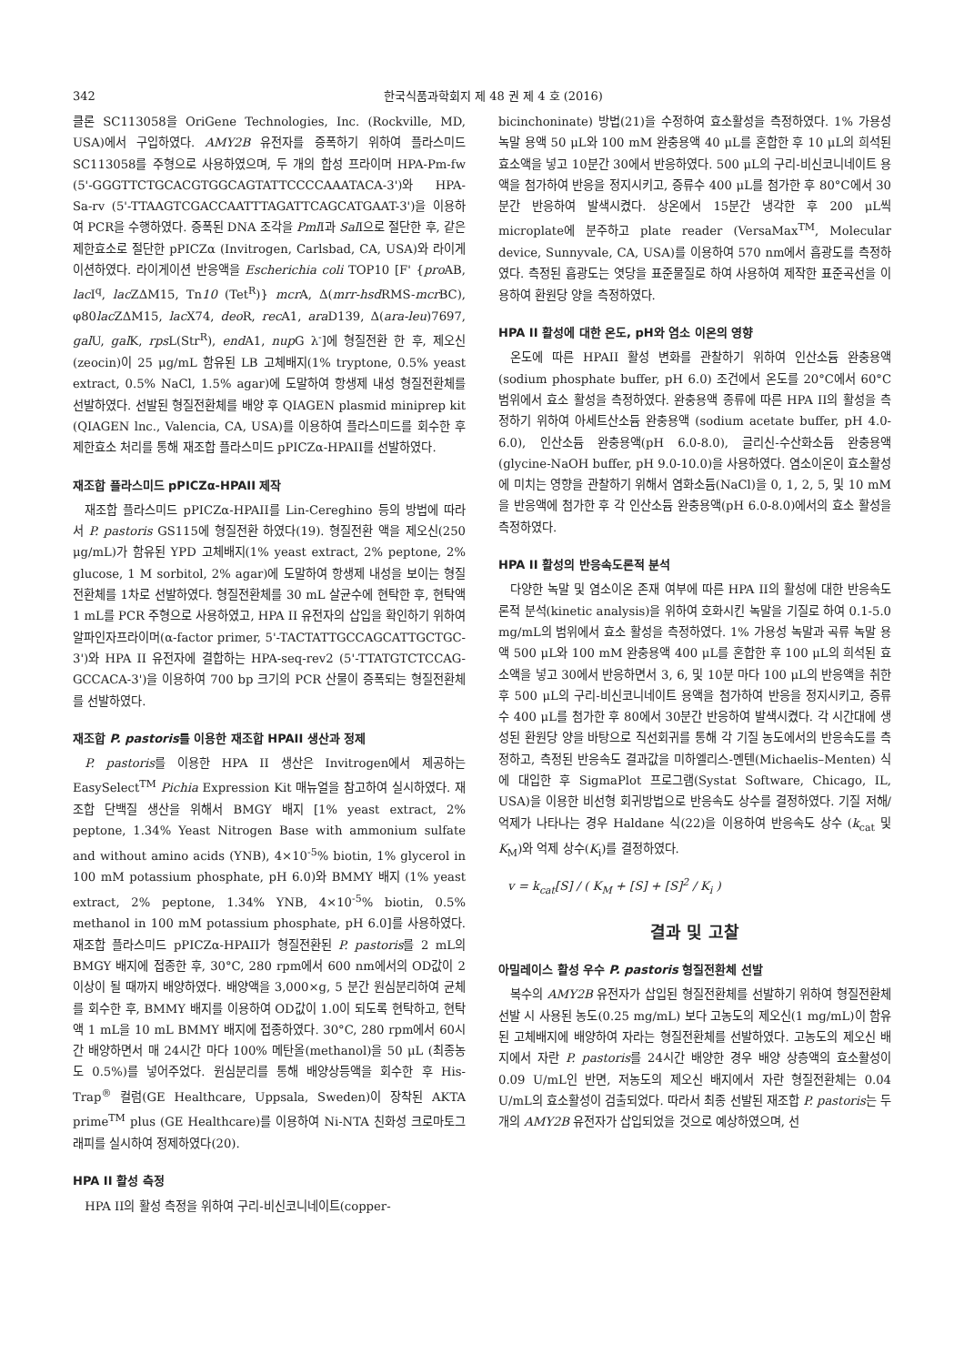342 한국식품과학회지 제 48 권 제 4 호 (2016)
클론 SC113058을 OriGene Technologies, Inc. (Rockville, MD, USA)에서 구입하였다. AMY2B 유전자를 증폭하기 위하여 플라스미드 SC113058를 주형으로 사용하였으며, 두 개의 합성 프라이머 HPA-Pm-fw (5'-GGGTTCTGCACGTGGCAGTATTCCCCAAATACA-3')와 HPA-Sa-rv (5'-TTAAGTCGACCAATTTAGATTCAGCATGAAT-3')을 이용하여 PCR을 수행하였다. 증폭된 DNA 조각을 Pml I과 Sal I으로 절단한 후, 같은 제한효소로 절단한 pPICZα (Invitrogen, Carlsbad, CA, USA)와 라이게이션하였다. 라이게이션 반응액을 Escherichia coli TOP10 [F' {pro AB, lac I<sup>q</sup>, lac ZΔM15, Tn10 (Tet<sup>R</sup>)} mcr A, Δ(mrr-hsd RMS-mcr BC), φ80lac ZΔM15, lac X74, deo R, rec A1, ara D139, Δ(ara-leu)7697, gal U, gal K, rps L(Str<sup>R</sup>), end A1, nup G λ<sup>-</sup>]에 형질전환 한 후, 제오신(zeocin)이 25 μg/mL 함유된 LB 고체배지(1% tryptone, 0.5% yeast extract, 0.5% NaCl, 1.5% agar)에 도말하여 항생제 내성 형질전환체를 선발하였다. 선발된 형질전환체를 배양 후 QIAGEN plasmid miniprep kit (QIAGEN lnc., Valencia, CA, USA)를 이용하여 플라스미드를 회수한 후 제한효소 처리를 통해 재조합 플라스미드 pPICZα-HPAII를 선발하였다.
재조합 플라스미드 pPICZα-HPAII 제작
재조합 플라스미드 pPICZα-HPAII를 Lin-Cereghino 등의 방법에 따라서 P. pastoris GS115에 형질전환 하였다(19). 형질전환 액을 제오신(250 μg/mL)가 함유된 YPD 고체배지(1% yeast extract, 2% peptone, 2% glucose, 1 M sorbitol, 2% agar)에 도말하여 항생제 내성을 보이는 형질전환체를 1차로 선발하였다. 형질전환체를 30 mL 살균수에 현탁한 후, 현탁액 1 mL를 PCR 주형으로 사용하였고, HPA II 유전자의 삽입을 확인하기 위하여 알파인자프라이머(α-factor primer, 5'-TACTATTGCCAGCATTGCTGC-3')와 HPA II 유전자에 결합하는 HPA-seq-rev2 (5'-TTATGTCTCCAG-GCCACA-3')을 이용하여 700 bp 크기의 PCR 산물이 증폭되는 형질전환체를 선발하였다.
재조합 P. pastoris를 이용한 재조합 HPAII 생산과 정제
P. pastoris를 이용한 HPA II 생산은 Invitrogen에서 제공하는 EasySelect<sup>TM</sup> Pichia Expression Kit 매뉴얼을 참고하여 실시하였다. 재조합 단백질 생산을 위해서 BMGY 배지 [1% yeast extract, 2% peptone, 1.34% Yeast Nitrogen Base with ammonium sulfate and without amino acids (YNB), 4×10<sup>-5</sup>% biotin, 1% glycerol in 100 mM potassium phosphate, pH 6.0)와 BMMY 배지 (1% yeast extract, 2% peptone, 1.34% YNB, 4×10<sup>-5</sup>% biotin, 0.5% methanol in 100 mM potassium phosphate, pH 6.0]를 사용하였다. 재조합 플라스미드 pPICZα-HPAII가 형질전환된 P. pastoris를 2 mL의 BMGY 배지에 접종한 후, 30°C, 280 rpm에서 600 nm에서의 OD값이 2 이상이 될 때까지 배양하였다. 배양액을 3,000×g, 5 분간 원심분리하여 균체를 회수한 후, BMMY 배지를 이용하여 OD값이 1.0이 되도록 현탁하고, 현탁액 1 mL을 10 mL BMMY 배지에 접종하였다. 30°C, 280 rpm에서 60시간 배양하면서 매 24시간 마다 100% 메탄올(methanol)을 50 μL (최종농도 0.5%)를 넣어주었다. 원심분리를 통해 배양상등액을 회수한 후 His-Trap<sup>®</sup> 컬럼(GE Healthcare, Uppsala, Sweden)이 장착된 AKTA prime<sup>TM</sup> plus (GE Healthcare)를 이용하여 Ni-NTA 친화성 크로마토그래피를 실시하여 정제하였다(20).
HPA II 활성 측정
HPA II의 활성 측정을 위하여 구리-비신코니네이트(copper-
bicinchoninate) 방법(21)을 수정하여 효소활성을 측정하였다. 1% 가용성 녹말 용액 50 μL와 100 mM 완충용액 40 μL를 혼합한 후 10 μL의 희석된 효소액을 넣고 10분간 30에서 반응하였다. 500 μL의 구리-비신코니네이트 용액을 첨가하여 반응을 정지시키고, 증류수 400 μL를 첨가한 후 80°C에서 30분간 반응하여 발색시켰다. 상온에서 15분간 냉각한 후 200 μL씩 microplate에 분주하고 plate reader (VersaMax<sup>TM</sup>, Molecular device, Sunnyvale, CA, USA)를 이용하여 570 nm에서 흡광도를 측정하였다. 측정된 흡광도는 엿당을 표준물질로 하여 사용하여 제작한 표준곡선을 이용하여 환원당 양을 측정하였다.
HPA II 활성에 대한 온도, pH와 염소 이온의 영향
온도에 따른 HPAII 활성 변화를 관찰하기 위하여 인산소듐 완충용액(sodium phosphate buffer, pH 6.0) 조건에서 온도를 20°C에서 60°C 범위에서 효소 활성을 측정하였다. 완충용액 종류에 따른 HPA II의 활성을 측정하기 위하여 아세트산소듐 완충용액 (sodium acetate buffer, pH 4.0-6.0), 인산소듐 완충용액(pH 6.0-8.0), 글리신-수산화소듐 완충용액(glycine-NaOH buffer, pH 9.0-10.0)을 사용하였다. 염소이온이 효소활성에 미치는 영향을 관찰하기 위해서 염화소듐(NaCl)을 0, 1, 2, 5, 및 10 mM을 반응액에 첨가한 후 각 인산소듐 완충용액(pH 6.0-8.0)에서의 효소 활성을 측정하였다.
HPA II 활성의 반응속도론적 분석
다양한 녹말 및 염소이온 존재 여부에 따른 HPA II의 활성에 대한 반응속도론적 분석(kinetic analysis)을 위하여 호화시킨 녹말을 기질로 하여 0.1-5.0 mg/mL의 범위에서 효소 활성을 측정하였다. 1% 가용성 녹말과 곡류 녹말 용액 500 μL와 100 mM 완충용액 400 μL를 혼합한 후 100 μL의 희석된 효소액을 넣고 30에서 반응하면서 3, 6, 및 10분 마다 100 μL의 반응액을 취한 후 500 μL의 구리-비신코니네이트 용액을 첨가하여 반응을 정지시키고, 증류수 400 μL를 첨가한 후 80에서 30분간 반응하여 발색시켰다. 각 시간대에 생성된 환원당 양을 바탕으로 직선회귀를 통해 각 기질 농도에서의 반응속도를 측정하고, 측정된 반응속도 결과값을 미하엘리스-멘텐(Michaelis–Menten) 식에 대입한 후 SigmaPlot 프로그램(Systat Software, Chicago, IL, USA)을 이용한 비선형 회귀방법으로 반응속도 상수를 결정하였다. 기질 저해/억제가 나타나는 경우 Haldane 식(22)을 이용하여 반응속도 상수 (k<sub>cat</sub> 및 K<sub>M</sub>)와 억제 상수(K<sub>i</sub>)를 결정하였다.
v = k<sub>cat</sub>[S] / ( K<sub>M</sub> + [S] + [S]<sup>2</sup> / K<sub>i</sub> )
결과 및 고찰
아밀레이스 활성 우수 P. pastoris 형질전환체 선발
복수의 AMY2B 유전자가 삽입된 형질전환체를 선발하기 위하여 형질전환체 선발 시 사용된 농도(0.25 mg/mL) 보다 고농도의 제오신(1 mg/mL)이 함유된 고체배지에 배양하여 자라는 형질전환체를 선발하였다. 고농도의 제오신 배지에서 자란 P. pastoris를 24시간 배양한 경우 배양 상층액의 효소활성이 0.09 U/mL인 반면, 저농도의 제오신 배지에서 자란 형질전환체는 0.04 U/mL의 효소활성이 검출되었다. 따라서 최종 선발된 재조합 P. pastoris는 두 개의 AMY2B 유전자가 삽입되었을 것으로 예상하였으며, 선